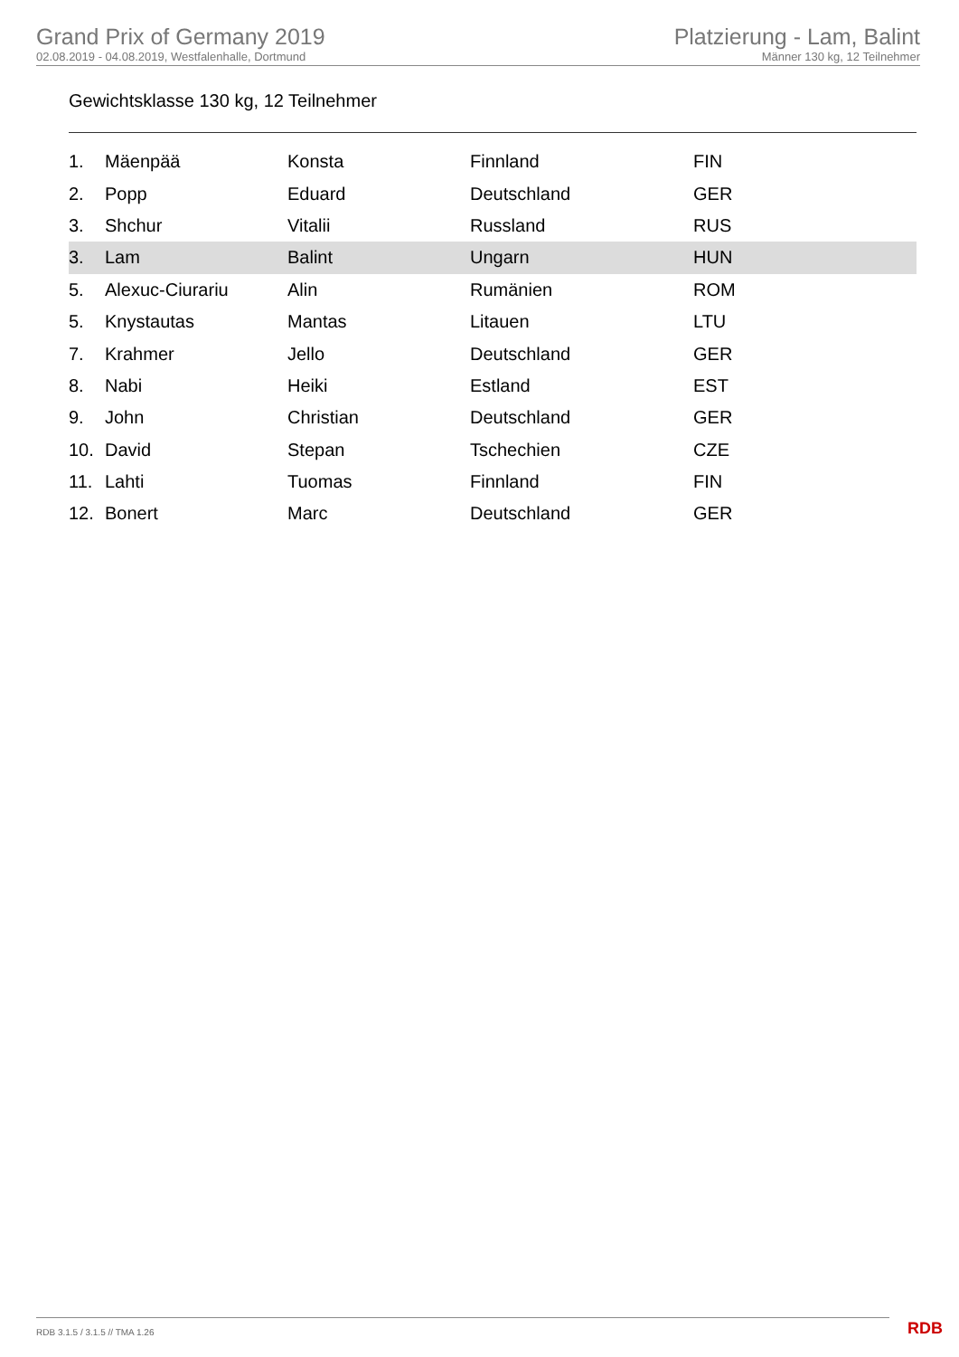Grand Prix of Germany 2019
02.08.2019 - 04.08.2019, Westfalenhalle, Dortmund
Platzierung - Lam, Balint
Männer 130 kg, 12 Teilnehmer
Gewichtsklasse 130 kg, 12 Teilnehmer
| 1. | Mäenpää | Konsta | Finnland | FIN |
| 2. | Popp | Eduard | Deutschland | GER |
| 3. | Shchur | Vitalii | Russland | RUS |
| 3. | Lam | Balint | Ungarn | HUN |
| 5. | Alexuc-Ciurariu | Alin | Rumänien | ROM |
| 5. | Knystautas | Mantas | Litauen | LTU |
| 7. | Krahmer | Jello | Deutschland | GER |
| 8. | Nabi | Heiki | Estland | EST |
| 9. | John | Christian | Deutschland | GER |
| 10. | David | Stepan | Tschechien | CZE |
| 11. | Lahti | Tuomas | Finnland | FIN |
| 12. | Bonert | Marc | Deutschland | GER |
RDB 3.1.5 / 3.1.5 // TMA 1.26 RDB